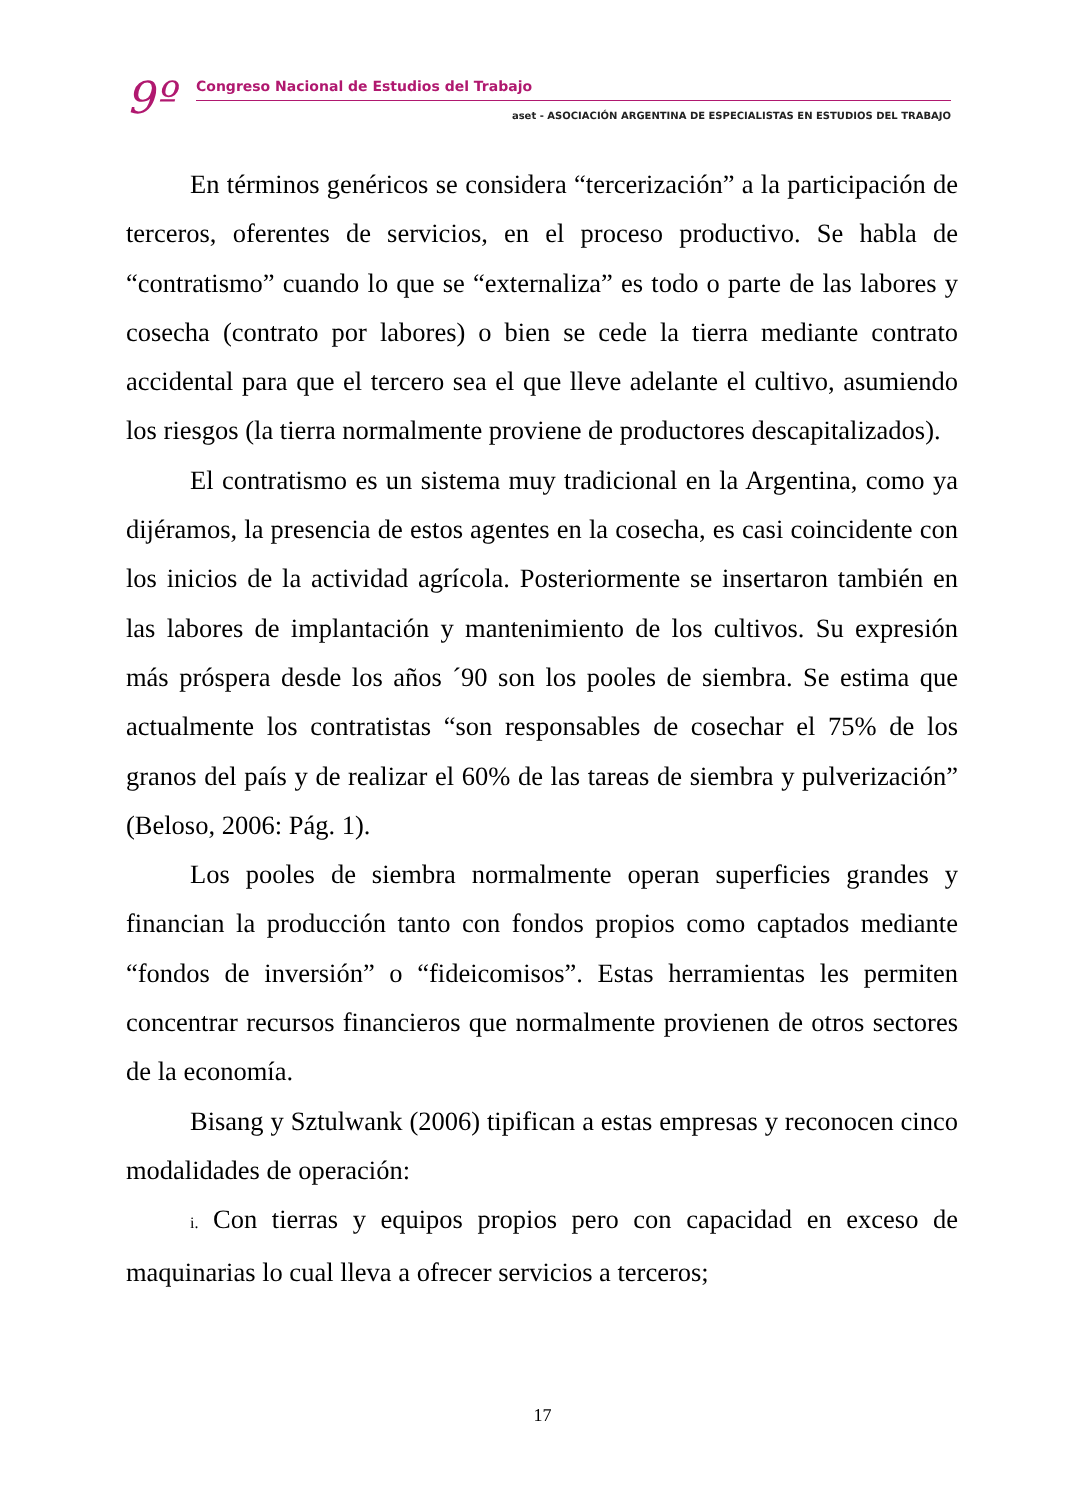9º Congreso Nacional de Estudios del Trabajo
aset - ASOCIACIÓN ARGENTINA DE ESPECIALISTAS EN ESTUDIOS DEL TRABAJO
En términos genéricos se considera “tercerización” a la participación de terceros, oferentes de servicios, en el proceso productivo. Se habla de “contratismo” cuando lo que se “externaliza” es todo o parte de las labores y cosecha (contrato por labores) o bien se cede la tierra mediante contrato accidental para que el tercero sea el que lleve adelante el cultivo, asumiendo los riesgos (la tierra normalmente proviene de productores descapitalizados).
El contratismo es un sistema muy tradicional en la Argentina, como ya dijéramos, la presencia de estos agentes en la cosecha, es casi coincidente con los inicios de la actividad agrícola. Posteriormente se insertaron también en las labores de implantación y mantenimiento de los cultivos. Su expresión más próspera desde los años ´90 son los pooles de siembra. Se estima que actualmente los contratistas “son responsables de cosechar el 75% de los granos del país y de realizar el 60% de las tareas de siembra y pulverización” (Beloso, 2006: Pág. 1).
Los pooles de siembra normalmente operan superficies grandes y financian la producción tanto con fondos propios como captados mediante “fondos de inversión” o “fideicomisos”. Estas herramientas les permiten concentrar recursos financieros que normalmente provienen de otros sectores de la economía.
Bisang y Sztulwank (2006) tipifican a estas empresas y reconocen cinco modalidades de operación:
i. Con tierras y equipos propios pero con capacidad en exceso de maquinarias lo cual lleva a ofrecer servicios a terceros;
17